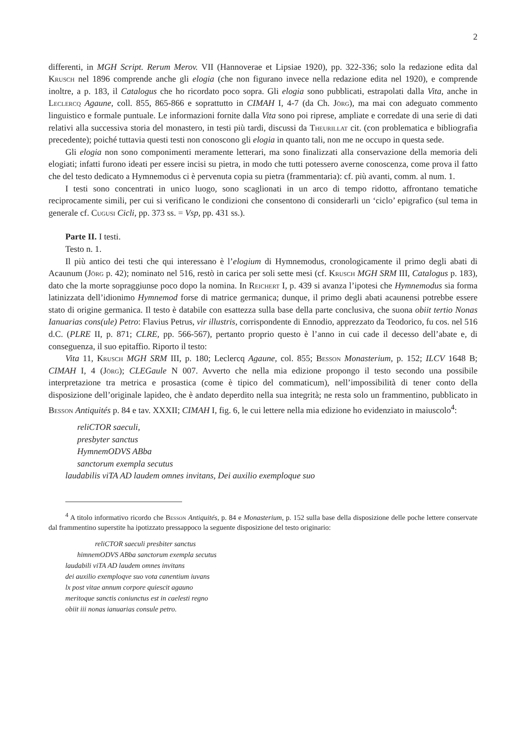2
differenti, in MGH Script. Rerum Merov. VII (Hannoverae et Lipsiae 1920), pp. 322-336; solo la redazione edita dal Krusch nel 1896 comprende anche gli elogia (che non figurano invece nella redazione edita nel 1920), e comprende inoltre, a p. 183, il Catalogus che ho ricordato poco sopra. Gli elogia sono pubblicati, estrapolati dalla Vita, anche in Leclercq Agaune, coll. 855, 865-866 e soprattutto in CIMAH I, 4-7 (da Ch. Jörg), ma mai con adeguato commento linguistico e formale puntuale. Le informazioni fornite dalla Vita sono poi riprese, ampliate e corredate di una serie di dati relativi alla successiva storia del monastero, in testi più tardi, discussi da Theurillat cit. (con problematica e bibliografia precedente); poiché tuttavia questi testi non conoscono gli elogia in quanto tali, non me ne occupo in questa sede.
Gli elogia non sono componimenti meramente letterari, ma sono finalizzati alla conservazione della memoria deli elogiati; infatti furono ideati per essere incisi su pietra, in modo che tutti potessero averne conoscenza, come prova il fatto che del testo dedicato a Hymnemodus ci è pervenuta copia su pietra (frammentaria): cf. più avanti, comm. al num. 1.
I testi sono concentrati in unico luogo, sono scaglionati in un arco di tempo ridotto, affrontano tematiche reciprocamente simili, per cui si verificano le condizioni che consentono di considerarli un ‘ciclo’ epigrafico (sul tema in generale cf. Cugusi Cicli, pp. 373 ss. = Vsp, pp. 431 ss.).
Parte II. I testi.
Testo n. 1.
Il più antico dei testi che qui interessano è l’elogium di Hymnemodus, cronologicamente il primo degli abati di Acaunum (Jörg p. 42); nominato nel 516, restò in carica per soli sette mesi (cf. Krusch MGH SRM III, Catalogus p. 183), dato che la morte sopraggiunse poco dopo la nomina. In Reichert I, p. 439 si avanza l’ipotesi che Hymnemodus sia forma latinizzata dell’idionimo Hymnemod forse di matrice germanica; dunque, il primo degli abati acaunensi potrebbe essere stato di origine germanica. Il testo è databile con esattezza sulla base della parte conclusiva, che suona obiit tertio Nonas Ianuarias cons(ule) Petro: Flavius Petrus, vir illustris, corrispondente di Ennodio, apprezzato da Teodorico, fu cos. nel 516 d.C. (PLRE II, p. 871; CLRE, pp. 566-567), pertanto proprio questo è l’anno in cui cade il decesso dell’abate e, di conseguenza, il suo epitaffio. Riporto il testo:
Vita 11, Krusch MGH SRM III, p. 180; Leclercq Agaune, col. 855; Besson Monasterium, p. 152; ILCV 1648 B; CIMAH I, 4 (Jörg); CLEGaule N 007. Avverto che nella mia edizione propongo il testo secondo una possibile interpretazione tra metrica e prosastica (come è tipico del commaticum), nell’impossibilità di tener conto della disposizione dell’originale lapideo, che è andato deperdito nella sua integrità; ne resta solo un frammentino, pubblicato in Besson Antiquités p. 84 e tav. XXXII; CIMAH I, fig. 6, le cui lettere nella mia edizione ho evidenziato in maiuscolo<sup>4</sup>:
reliCTOR saeculi,
presbyter sanctus
HymnemODVS ABba
sanctorum exempla secutus
laudabilis viTA AD laudem omnes invitans, Dei auxilio exemploque suo
<sup>4</sup> A titolo informativo ricordo che Besson Antiquités, p. 84 e Monasterium, p. 152 sulla base della disposizione delle poche lettere conservate dal frammentino superstite ha ipotizzato pressappoco la seguente disposizione del testo originario:
reliCTOR saeculi presbiter sanctus
himnemODVS ABba sanctorum exempla secutus
laudabili viTA AD laudem omnes invitans
dei auxilio exemploqve suo vota canentium iuvans
lx post vitae annum corpore quiescit agauno
meritoque sanctis coniunctus est in caelesti regno
obiit iii nonas ianuarias consule petro.